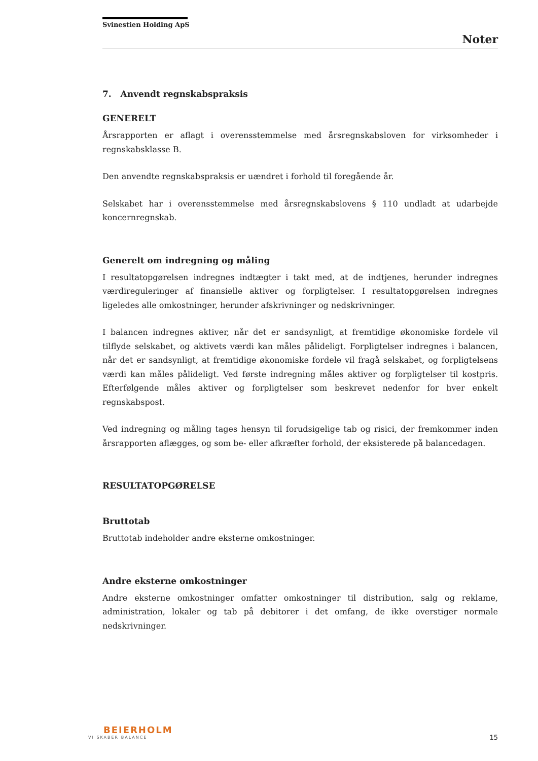Svinestien Holding ApS
Noter
7. Anvendt regnskabspraksis
GENERELT
Årsrapporten er aflagt i overensstemmelse med årsregnskabsloven for virksomheder i regnskabsklasse B.
Den anvendte regnskabspraksis er uændret i forhold til foregående år.
Selskabet har i overensstemmelse med årsregnskabslovens § 110 undladt at udarbejde koncernregnskab.
Generelt om indregning og måling
I resultatopgørelsen indregnes indtægter i takt med, at de indtjenes, herunder indregnes værdireguleringer af finansielle aktiver og forpligtelser. I resultatopgørelsen indregnes ligeledes alle omkostninger, herunder afskrivninger og nedskrivninger.
I balancen indregnes aktiver, når det er sandsynligt, at fremtidige økonomiske fordele vil tilflyde selskabet, og aktivets værdi kan måles pålideligt. Forpligtelser indregnes i balancen, når det er sandsynligt, at fremtidige økonomiske fordele vil fragå selskabet, og forpligtelsens værdi kan måles pålideligt. Ved første indregning måles aktiver og forpligtelser til kostpris. Efterfølgende måles aktiver og forpligtelser som beskrevet nedenfor for hver enkelt regnskabspost.
Ved indregning og måling tages hensyn til forudsigelige tab og risici, der fremkommer inden årsrapporten aflægges, og som be- eller afkræfter forhold, der eksisterede på balancedagen.
RESULTATOPGØRELSE
Bruttotab
Bruttotab indeholder andre eksterne omkostninger.
Andre eksterne omkostninger
Andre eksterne omkostninger omfatter omkostninger til distribution, salg og reklame, administration, lokaler og tab på debitorer i det omfang, de ikke overstiger normale nedskrivninger.
BEIERHOLM
VI SKABER BALANCE
15